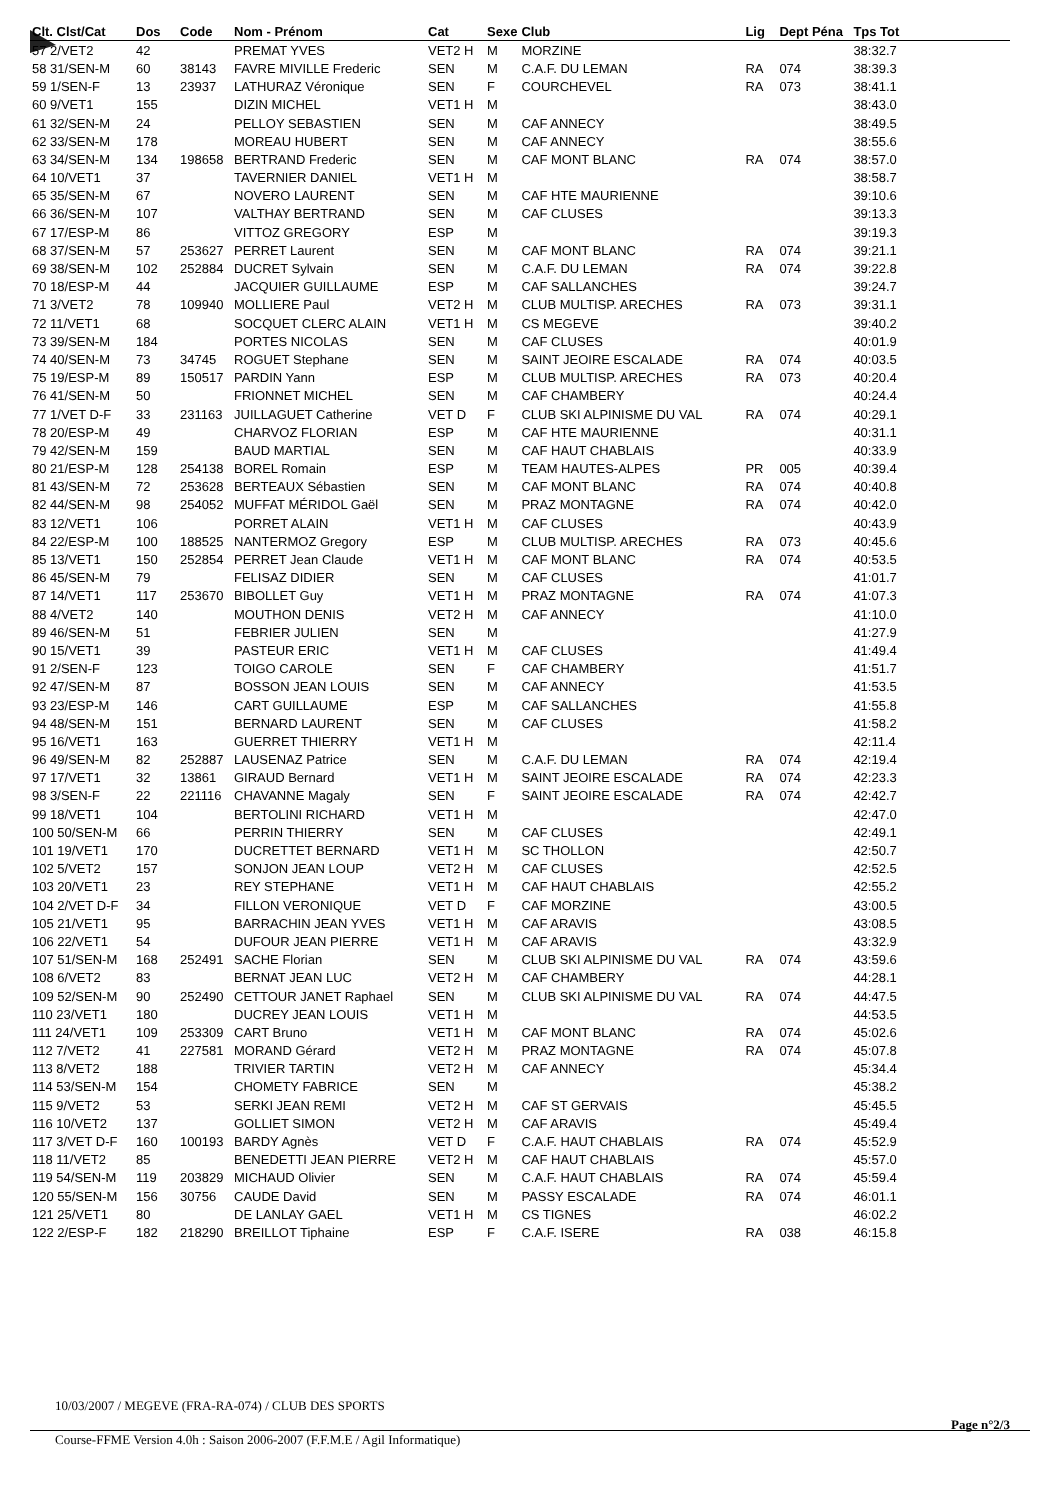| Clt. Clst/Cat | Dos | Code | Nom - Prénom | Cat | Sexe | Club | Lig | Dept Péna | Tps Tot |
| --- | --- | --- | --- | --- | --- | --- | --- | --- | --- |
| 57 2/VET2 | 42 | | PREMAT YVES | VET2 H | M | MORZINE | | | 38:32.7 |
| 58 31/SEN-M | 60 | 38143 | FAVRE MIVILLE Frederic | SEN | M | C.A.F. DU LEMAN | RA | 074 | 38:39.3 |
| 59 1/SEN-F | 13 | 23937 | LATHURAZ Véronique | SEN | F | COURCHEVEL | RA | 073 | 38:41.1 |
| 60 9/VET1 | 155 | | DIZIN MICHEL | VET1 H | M | | | | 38:43.0 |
| 61 32/SEN-M | 24 | | PELLOY SEBASTIEN | SEN | M | CAF ANNECY | | | 38:49.5 |
| 62 33/SEN-M | 178 | | MOREAU HUBERT | SEN | M | CAF ANNECY | | | 38:55.6 |
| 63 34/SEN-M | 134 | 198658 | BERTRAND Frederic | SEN | M | CAF MONT BLANC | RA | 074 | 38:57.0 |
| 64 10/VET1 | 37 | | TAVERNIER DANIEL | VET1 H | M | | | | 38:58.7 |
| 65 35/SEN-M | 67 | | NOVERO LAURENT | SEN | M | CAF HTE MAURIENNE | | | 39:10.6 |
| 66 36/SEN-M | 107 | | VALTHAY BERTRAND | SEN | M | CAF CLUSES | | | 39:13.3 |
| 67 17/ESP-M | 86 | | VITTOZ GREGORY | ESP | M | | | | 39:19.3 |
| 68 37/SEN-M | 57 | 253627 | PERRET Laurent | SEN | M | CAF MONT BLANC | RA | 074 | 39:21.1 |
| 69 38/SEN-M | 102 | 252884 | DUCRET Sylvain | SEN | M | C.A.F. DU LEMAN | RA | 074 | 39:22.8 |
| 70 18/ESP-M | 44 | | JACQUIER GUILLAUME | ESP | M | CAF SALLANCHES | | | 39:24.7 |
| 71 3/VET2 | 78 | 109940 | MOLLIERE Paul | VET2 H | M | CLUB MULTISP. ARECHES | RA | 073 | 39:31.1 |
| 72 11/VET1 | 68 | | SOCQUET CLERC ALAIN | VET1 H | M | CS MEGEVE | | | 39:40.2 |
| 73 39/SEN-M | 184 | | PORTES NICOLAS | SEN | M | CAF CLUSES | | | 40:01.9 |
| 74 40/SEN-M | 73 | 34745 | ROGUET Stephane | SEN | M | SAINT JEOIRE ESCALADE | RA | 074 | 40:03.5 |
| 75 19/ESP-M | 89 | 150517 | PARDIN Yann | ESP | M | CLUB MULTISP. ARECHES | RA | 073 | 40:20.4 |
| 76 41/SEN-M | 50 | | FRIONNET MICHEL | SEN | M | CAF CHAMBERY | | | 40:24.4 |
| 77 1/VET D-F | 33 | 231163 | JUILLAGUET Catherine | VET D | F | CLUB SKI ALPINISME DU VAL | RA | 074 | 40:29.1 |
| 78 20/ESP-M | 49 | | CHARVOZ FLORIAN | ESP | M | CAF HTE MAURIENNE | | | 40:31.1 |
| 79 42/SEN-M | 159 | | BAUD MARTIAL | SEN | M | CAF HAUT CHABLAIS | | | 40:33.9 |
| 80 21/ESP-M | 128 | 254138 | BOREL Romain | ESP | M | TEAM HAUTES-ALPES | PR | 005 | 40:39.4 |
| 81 43/SEN-M | 72 | 253628 | BERTEAUX Sébastien | SEN | M | CAF MONT BLANC | RA | 074 | 40:40.8 |
| 82 44/SEN-M | 98 | 254052 | MUFFAT MÉRIDOL Gaël | SEN | M | PRAZ MONTAGNE | RA | 074 | 40:42.0 |
| 83 12/VET1 | 106 | | PORRET ALAIN | VET1 H | M | CAF CLUSES | | | 40:43.9 |
| 84 22/ESP-M | 100 | 188525 | NANTERMOZ Gregory | ESP | M | CLUB MULTISP. ARECHES | RA | 073 | 40:45.6 |
| 85 13/VET1 | 150 | 252854 | PERRET Jean Claude | VET1 H | M | CAF MONT BLANC | RA | 074 | 40:53.5 |
| 86 45/SEN-M | 79 | | FELISAZ DIDIER | SEN | M | CAF CLUSES | | | 41:01.7 |
| 87 14/VET1 | 117 | 253670 | BIBOLLET Guy | VET1 H | M | PRAZ MONTAGNE | RA | 074 | 41:07.3 |
| 88 4/VET2 | 140 | | MOUTHON DENIS | VET2 H | M | CAF ANNECY | | | 41:10.0 |
| 89 46/SEN-M | 51 | | FEBRIER JULIEN | SEN | M | | | | 41:27.9 |
| 90 15/VET1 | 39 | | PASTEUR ERIC | VET1 H | M | CAF CLUSES | | | 41:49.4 |
| 91 2/SEN-F | 123 | | TOIGO CAROLE | SEN | F | CAF CHAMBERY | | | 41:51.7 |
| 92 47/SEN-M | 87 | | BOSSON JEAN LOUIS | SEN | M | CAF ANNECY | | | 41:53.5 |
| 93 23/ESP-M | 146 | | CART GUILLAUME | ESP | M | CAF SALLANCHES | | | 41:55.8 |
| 94 48/SEN-M | 151 | | BERNARD LAURENT | SEN | M | CAF CLUSES | | | 41:58.2 |
| 95 16/VET1 | 163 | | GUERRET THIERRY | VET1 H | M | | | | 42:11.4 |
| 96 49/SEN-M | 82 | 252887 | LAUSENAZ Patrice | SEN | M | C.A.F. DU LEMAN | RA | 074 | 42:19.4 |
| 97 17/VET1 | 32 | 13861 | GIRAUD Bernard | VET1 H | M | SAINT JEOIRE ESCALADE | RA | 074 | 42:23.3 |
| 98 3/SEN-F | 22 | 221116 | CHAVANNE Magaly | SEN | F | SAINT JEOIRE ESCALADE | RA | 074 | 42:42.7 |
| 99 18/VET1 | 104 | | BERTOLINI RICHARD | VET1 H | M | | | | 42:47.0 |
| 100 50/SEN-M | 66 | | PERRIN THIERRY | SEN | M | CAF CLUSES | | | 42:49.1 |
| 101 19/VET1 | 170 | | DUCRETTET BERNARD | VET1 H | M | SC THOLLON | | | 42:50.7 |
| 102 5/VET2 | 157 | | SONJON JEAN LOUP | VET2 H | M | CAF CLUSES | | | 42:52.5 |
| 103 20/VET1 | 23 | | REY STEPHANE | VET1 H | M | CAF HAUT CHABLAIS | | | 42:55.2 |
| 104 2/VET D-F | 34 | | FILLON VERONIQUE | VET D | F | CAF MORZINE | | | 43:00.5 |
| 105 21/VET1 | 95 | | BARRACHIN JEAN YVES | VET1 H | M | CAF ARAVIS | | | 43:08.5 |
| 106 22/VET1 | 54 | | DUFOUR JEAN PIERRE | VET1 H | M | CAF ARAVIS | | | 43:32.9 |
| 107 51/SEN-M | 168 | 252491 | SACHE Florian | SEN | M | CLUB SKI ALPINISME DU VAL | RA | 074 | 43:59.6 |
| 108 6/VET2 | 83 | | BERNAT JEAN LUC | VET2 H | M | CAF CHAMBERY | | | 44:28.1 |
| 109 52/SEN-M | 90 | 252490 | CETTOUR JANET Raphael | SEN | M | CLUB SKI ALPINISME DU VAL | RA | 074 | 44:47.5 |
| 110 23/VET1 | 180 | | DUCREY JEAN LOUIS | VET1 H | M | | | | 44:53.5 |
| 111 24/VET1 | 109 | 253309 | CART Bruno | VET1 H | M | CAF MONT BLANC | RA | 074 | 45:02.6 |
| 112 7/VET2 | 41 | 227581 | MORAND Gérard | VET2 H | M | PRAZ MONTAGNE | RA | 074 | 45:07.8 |
| 113 8/VET2 | 188 | | TRIVIER TARTIN | VET2 H | M | CAF ANNECY | | | 45:34.4 |
| 114 53/SEN-M | 154 | | CHOMETY FABRICE | SEN | M | | | | 45:38.2 |
| 115 9/VET2 | 53 | | SERKI JEAN REMI | VET2 H | M | CAF ST GERVAIS | | | 45:45.5 |
| 116 10/VET2 | 137 | | GOLLIET SIMON | VET2 H | M | CAF ARAVIS | | | 45:49.4 |
| 117 3/VET D-F | 160 | 100193 | BARDY Agnès | VET D | F | C.A.F. HAUT CHABLAIS | RA | 074 | 45:52.9 |
| 118 11/VET2 | 85 | | BENEDETTI JEAN PIERRE | VET2 H | M | CAF HAUT CHABLAIS | | | 45:57.0 |
| 119 54/SEN-M | 119 | 203829 | MICHAUD Olivier | SEN | M | C.A.F. HAUT CHABLAIS | RA | 074 | 45:59.4 |
| 120 55/SEN-M | 156 | 30756 | CAUDE David | SEN | M | PASSY ESCALADE | RA | 074 | 46:01.1 |
| 121 25/VET1 | 80 | | DE LANLAY GAEL | VET1 H | M | CS TIGNES | | | 46:02.2 |
| 122 2/ESP-F | 182 | 218290 | BREILLOT Tiphaine | ESP | F | C.A.F. ISERE | RA | 038 | 46:15.8 |
10/03/2007 / MEGEVE (FRA-RA-074) / CLUB DES SPORTS
Page n°2/3
Course-FFME Version 4.0h : Saison 2006-2007 (F.F.M.E / Agil Informatique)